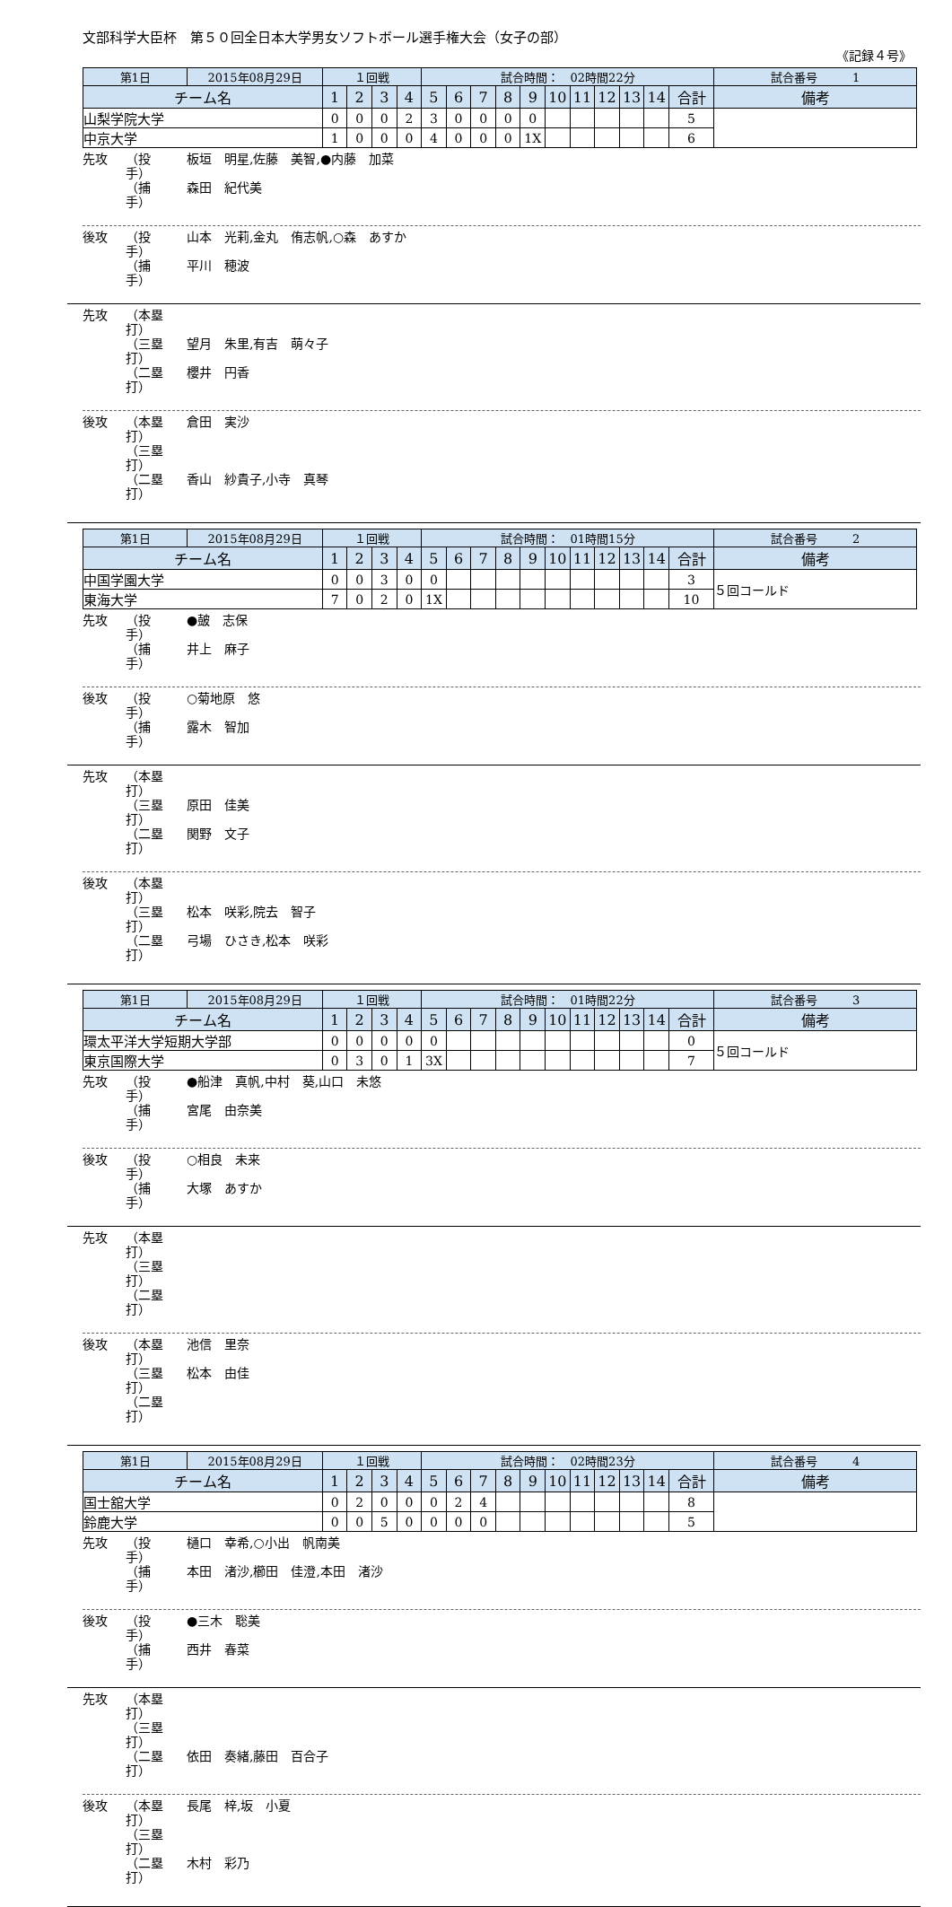文部科学大臣杯　第５０回全日本大学男女ソフトボール選手権大会（女子の部）
《記録４号》
| 第1日 | 2015年08月29日 | １回戦 | | | | 試合時間： 02時間22分 | | | | | | | | | | | 試合番号 1 |
| チーム名 | | 1 | 2 | 3 | 4 | 5 | 6 | 7 | 8 | 9 | 10 | 11 | 12 | 13 | 14 | 合計 | 備考 |
| 山梨学院大学 | | 0 | 0 | 0 | 2 | 3 | 0 | 0 | 0 | 0 | | | | | | 5 | |
| 中京大学 | | 1 | 0 | 0 | 0 | 4 | 0 | 0 | 0 | 1X | | | | | | 6 | |
先攻 （投　手） 板垣　明星,佐藤　美智,●内藤　加菜
（捕　手） 森田　紀代美
後攻 （投　手） 山本　光莉,金丸　侑志帆,○森　あすか
（捕　手） 平川　穂波
先攻 （本塁打）
（三塁打） 望月　朱里,有吉　萌々子
（二塁打） 櫻井　円香
後攻 （本塁打） 倉田　実沙
（三塁打）
（二塁打） 香山　紗貴子,小寺　真琴
| 第1日 | 2015年08月29日 | １回戦 | | | | 試合時間： 01時間15分 | | | | | | | | | | | 試合番号 2 |
| チーム名 | | 1 | 2 | 3 | 4 | 5 | 6 | 7 | 8 | 9 | 10 | 11 | 12 | 13 | 14 | 合計 | 備考 |
| 中国学園大学 | | 0 | 0 | 3 | 0 | 0 | | | | | | | | | | 3 | ５回コールド |
| 東海大学 | | 7 | 0 | 2 | 0 | 1X | | | | | | | | | | 10 | |
先攻 （投　手） ●皷　志保
（捕　手） 井上　麻子
後攻 （投　手） ○菊地原　悠
（捕　手） 露木　智加
先攻 （本塁打）
（三塁打） 原田　佳美
（二塁打） 関野　文子
後攻 （本塁打）
（三塁打） 松本　咲彩,院去　智子
（二塁打） 弓場　ひさき,松本　咲彩
| 第1日 | 2015年08月29日 | １回戦 | | | | 試合時間： 01時間22分 | | | | | | | | | | | 試合番号 3 |
| チーム名 | | 1 | 2 | 3 | 4 | 5 | 6 | 7 | 8 | 9 | 10 | 11 | 12 | 13 | 14 | 合計 | 備考 |
| 環太平洋大学短期大学部 | | 0 | 0 | 0 | 0 | 0 | | | | | | | | | | 0 | ５回コールド |
| 東京国際大学 | | 0 | 3 | 0 | 1 | 3X | | | | | | | | | | 7 | |
先攻 （投　手） ●船津　真帆,中村　葵,山口　未悠
（捕　手） 宮尾　由奈美
後攻 （投　手） ○相良　未来
（捕　手） 大塚　あすか
先攻 （本塁打）
（三塁打）
（二塁打）
後攻 （本塁打） 池信　里奈
（三塁打） 松本　由佳
（二塁打）
| 第1日 | 2015年08月29日 | １回戦 | | | | 試合時間： 02時間23分 | | | | | | | | | | | 試合番号 4 |
| チーム名 | | 1 | 2 | 3 | 4 | 5 | 6 | 7 | 8 | 9 | 10 | 11 | 12 | 13 | 14 | 合計 | 備考 |
| 国士舘大学 | | 0 | 2 | 0 | 0 | 0 | 2 | 4 | | | | | | | | 8 | |
| 鈴鹿大学 | | 0 | 0 | 5 | 0 | 0 | 0 | 0 | | | | | | | | 5 | |
先攻 （投　手） 樋口　幸希,○小出　帆南美
（捕　手） 本田　渚沙,櫛田　佳澄,本田　渚沙
後攻 （投　手） ●三木　聡美
（捕　手） 西井　春菜
先攻 （本塁打）
（三塁打）
（二塁打） 依田　奏緒,藤田　百合子
後攻 （本塁打） 長尾　梓,坂　小夏
（三塁打）
（二塁打） 木村　彩乃